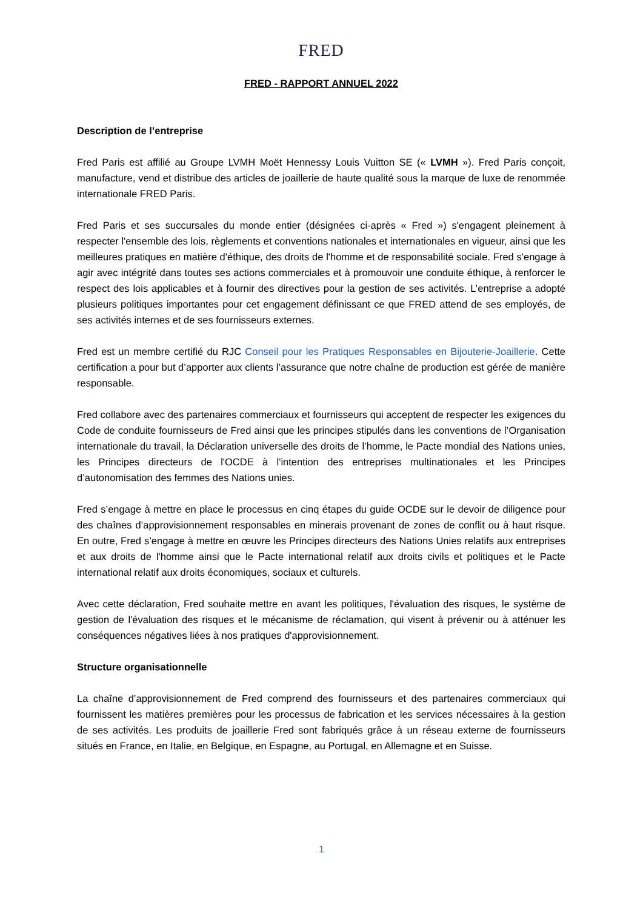FRED
FRED - RAPPORT ANNUEL 2022
Description de l’entreprise
Fred Paris est affilié au Groupe LVMH Moët Hennessy Louis Vuitton SE (« LVMH »). Fred Paris conçoit, manufacture, vend et distribue des articles de joaillerie de haute qualité sous la marque de luxe de renommée internationale FRED Paris.
Fred Paris et ses succursales du monde entier (désignées ci-après « Fred ») s'engagent pleinement à respecter l'ensemble des lois, règlements et conventions nationales et internationales en vigueur, ainsi que les meilleures pratiques en matière d'éthique, des droits de l'homme et de responsabilité sociale. Fred s'engage à agir avec intégrité dans toutes ses actions commerciales et à promouvoir une conduite éthique, à renforcer le respect des lois applicables et à fournir des directives pour la gestion de ses activités. L’entreprise a adopté plusieurs politiques importantes pour cet engagement définissant ce que FRED attend de ses employés, de ses activités internes et de ses fournisseurs externes.
Fred est un membre certifié du RJC Conseil pour les Pratiques Responsables en Bijouterie-Joaillerie. Cette certification a pour but d’apporter aux clients l’assurance que notre chaîne de production est gérée de manière responsable.
Fred collabore avec des partenaires commerciaux et fournisseurs qui acceptent de respecter les exigences du Code de conduite fournisseurs de Fred ainsi que les principes stipulés dans les conventions de l’Organisation internationale du travail, la Déclaration universelle des droits de l’homme, le Pacte mondial des Nations unies, les Principes directeurs de l'OCDE à l'intention des entreprises multinationales et les Principes d’autonomisation des femmes des Nations unies.
Fred s’engage à mettre en place le processus en cinq étapes du guide OCDE sur le devoir de diligence pour des chaînes d’approvisionnement responsables en minerais provenant de zones de conflit ou à haut risque. En outre, Fred s’engage à mettre en œuvre les Principes directeurs des Nations Unies relatifs aux entreprises et aux droits de l'homme ainsi que le Pacte international relatif aux droits civils et politiques et le Pacte international relatif aux droits économiques, sociaux et culturels.
Avec cette déclaration, Fred souhaite mettre en avant les politiques, l'évaluation des risques, le système de gestion de l'évaluation des risques et le mécanisme de réclamation, qui visent à prévenir ou à atténuer les conséquences négatives liées à nos pratiques d'approvisionnement.
Structure organisationnelle
La chaîne d’approvisionnement de Fred comprend des fournisseurs et des partenaires commerciaux qui fournissent les matières premières pour les processus de fabrication et les services nécessaires à la gestion de ses activités. Les produits de joaillerie Fred sont fabriqués grâce à un réseau externe de fournisseurs situés en France, en Italie, en Belgique, en Espagne, au Portugal, en Allemagne et en Suisse.
1